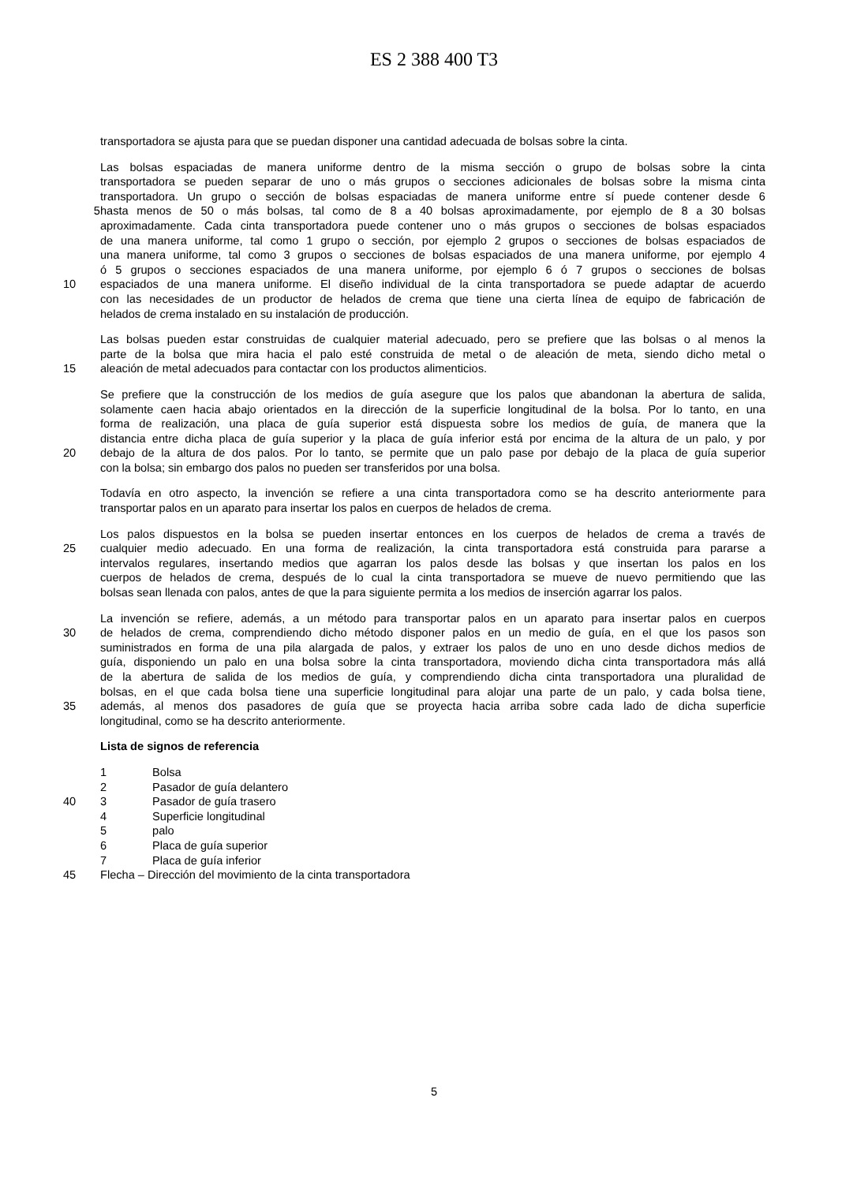ES 2 388 400 T3
transportadora se ajusta para que se puedan disponer una cantidad adecuada de bolsas sobre la cinta.
Las bolsas espaciadas de manera uniforme dentro de la misma sección o grupo de bolsas sobre la cinta
transportadora se pueden separar de uno o más grupos o secciones adicionales de bolsas sobre la misma cinta
transportadora. Un grupo o sección de bolsas espaciadas de manera uniforme entre sí puede contener desde 6
5 hasta menos de 50 o más bolsas, tal como de 8 a 40 bolsas aproximadamente, por ejemplo de 8 a 30 bolsas
aproximadamente. Cada cinta transportadora puede contener uno o más grupos o secciones de bolsas espaciados
de una manera uniforme, tal como 1 grupo o sección, por ejemplo 2 grupos o secciones de bolsas espaciados de
una manera uniforme, tal como 3 grupos o secciones de bolsas espaciados de una manera uniforme, por ejemplo 4
ó 5 grupos o secciones espaciados de una manera uniforme, por ejemplo 6 ó 7 grupos o secciones de bolsas
10 espaciados de una manera uniforme. El diseño individual de la cinta transportadora se puede adaptar de acuerdo
con las necesidades de un productor de helados de crema que tiene una cierta línea de equipo de fabricación de
helados de crema instalado en su instalación de producción.
Las bolsas pueden estar construidas de cualquier material adecuado, pero se prefiere que las bolsas o al menos la
parte de la bolsa que mira hacia el palo esté construida de metal o de aleación de meta, siendo dicho metal o
15 aleación de metal adecuados para contactar con los productos alimenticios.
Se prefiere que la construcción de los medios de guía asegure que los palos que abandonan la abertura de salida,
solamente caen hacia abajo orientados en la dirección de la superficie longitudinal de la bolsa. Por lo tanto, en una
forma de realización, una placa de guía superior está dispuesta sobre los medios de guía, de manera que la
distancia entre dicha placa de guía superior y la placa de guía inferior está por encima de la altura de un palo, y por
20 debajo de la altura de dos palos. Por lo tanto, se permite que un palo pase por debajo de la placa de guía superior
con la bolsa; sin embargo dos palos no pueden ser transferidos por una bolsa.
Todavía en otro aspecto, la invención se refiere a una cinta transportadora como se ha descrito anteriormente para
transportar palos en un aparato para insertar los palos en cuerpos de helados de crema.
Los palos dispuestos en la bolsa se pueden insertar entonces en los cuerpos de helados de crema a través de
25 cualquier medio adecuado. En una forma de realización, la cinta transportadora está construida para pararse a
intervalos regulares, insertando medios que agarran los palos desde las bolsas y que insertan los palos en los
cuerpos de helados de crema, después de lo cual la cinta transportadora se mueve de nuevo permitiendo que las
bolsas sean llenada con palos, antes de que la para siguiente permita a los medios de inserción agarrar los palos.
La invención se refiere, además, a un método para transportar palos en un aparato para insertar palos en cuerpos
30 de helados de crema, comprendiendo dicho método disponer palos en un medio de guía, en el que los pasos son
suministrados en forma de una pila alargada de palos, y extraer los palos de uno en uno desde dichos medios de
guía, disponiendo un palo en una bolsa sobre la cinta transportadora, moviendo dicha cinta transportadora más allá
de la abertura de salida de los medios de guía, y comprendiendo dicha cinta transportadora una pluralidad de
bolsas, en el que cada bolsa tiene una superficie longitudinal para alojar una parte de un palo, y cada bolsa tiene,
35 además, al menos dos pasadores de guía que se proyecta hacia arriba sobre cada lado de dicha superficie
longitudinal, como se ha descrito anteriormente.
Lista de signos de referencia
1 Bolsa
2 Pasador de guía delantero
40 3 Pasador de guía trasero
4 Superficie longitudinal
5 palo
6 Placa de guía superior
7 Placa de guía inferior
45 Flecha – Dirección del movimiento de la cinta transportadora
5